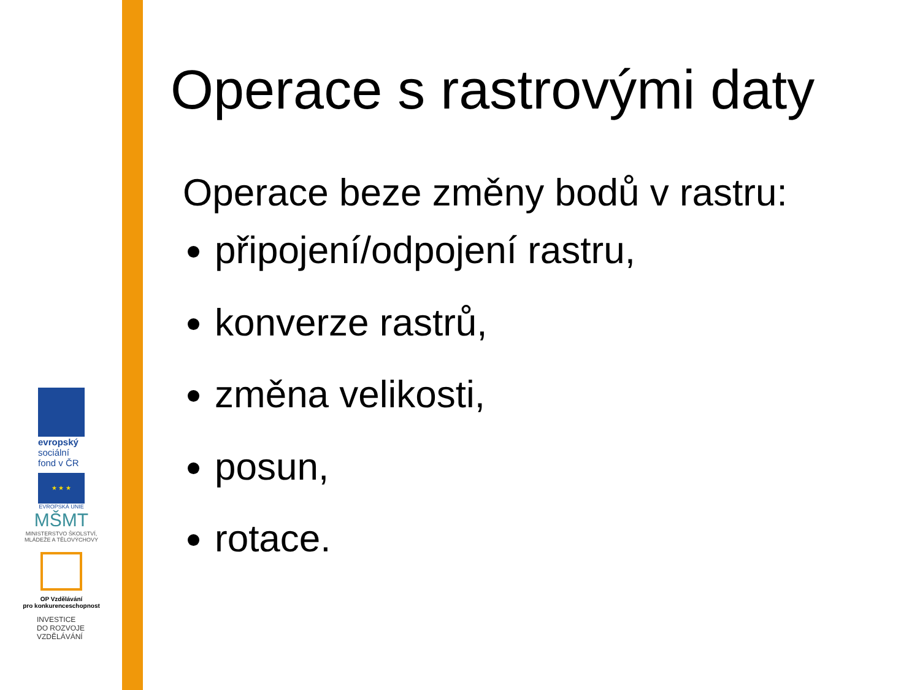evropský
sociální
fond v ČR
★ ★ ★
EVROPSKÁ UNIE
MŠMT
MINISTERSTVO ŠKOLSTVÍ,
MLÁDEŽE A TĚLOVÝCHOVY
OP Vzdělávání
pro konkurenceschopnost
INVESTICE
DO ROZVOJE
VZDĚLÁVÁNÍ
Operace s rastrovými daty
Operace beze změny bodů v rastru:
připojení/odpojení rastru,
konverze rastrů,
změna velikosti,
posun,
rotace.